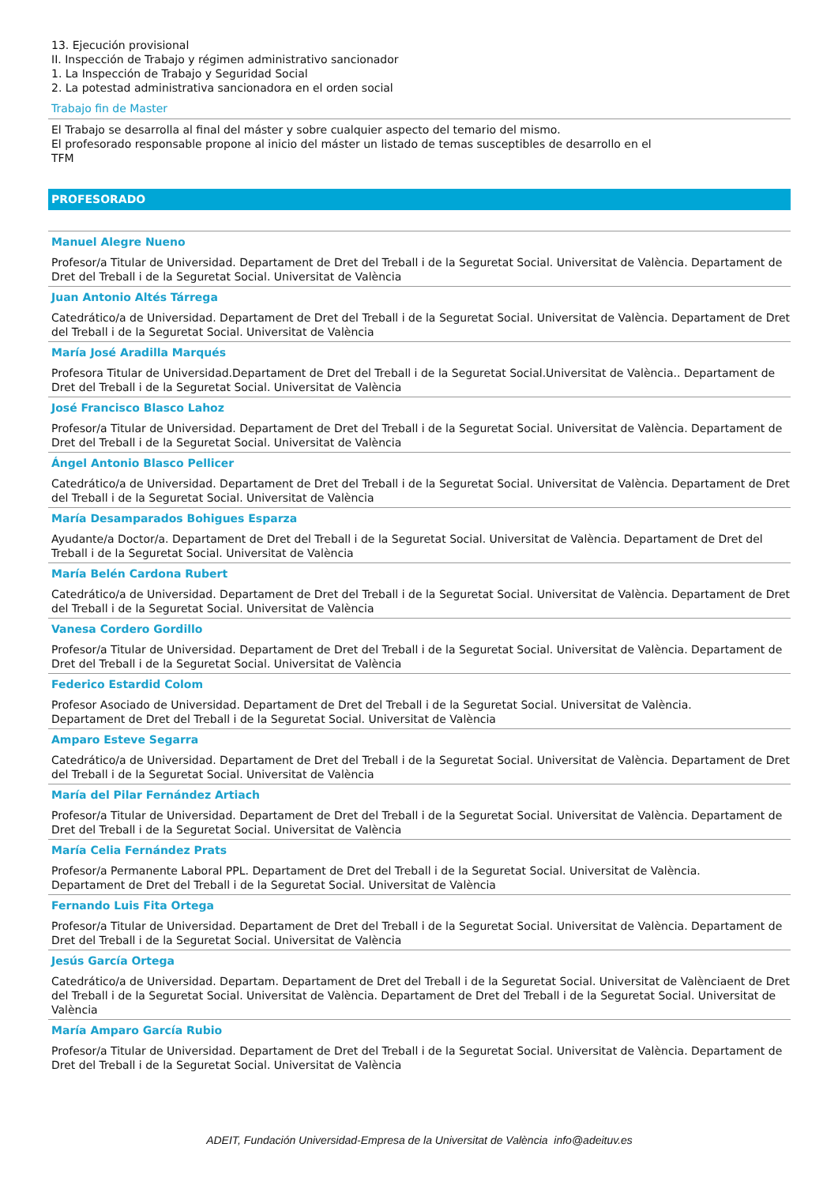13. Ejecución provisional
II. Inspección de Trabajo y régimen administrativo sancionador
1. La Inspección de Trabajo y Seguridad Social
2. La potestad administrativa sancionadora en el orden social
Trabajo fin de Master
El Trabajo se desarrolla al final del máster y sobre cualquier aspecto del temario del mismo.
El profesorado responsable propone al inicio del máster un listado de temas susceptibles de desarrollo en el
TFM
PROFESORADO
Manuel Alegre Nueno
Profesor/a Titular de Universidad. Departament de Dret del Treball i de la Seguretat Social. Universitat de València. Departament de Dret del Treball i de la Seguretat Social. Universitat de València
Juan Antonio Altés Tárrega
Catedrático/a de Universidad. Departament de Dret del Treball i de la Seguretat Social. Universitat de València. Departament de Dret del Treball i de la Seguretat Social. Universitat de València
María José Aradilla Marqués
Profesora Titular de Universidad.Departament de Dret del Treball i de la Seguretat Social.Universitat de València.. Departament de Dret del Treball i de la Seguretat Social. Universitat de València
José Francisco Blasco Lahoz
Profesor/a Titular de Universidad. Departament de Dret del Treball i de la Seguretat Social. Universitat de València. Departament de Dret del Treball i de la Seguretat Social. Universitat de València
Ángel Antonio Blasco Pellicer
Catedrático/a de Universidad. Departament de Dret del Treball i de la Seguretat Social. Universitat de València. Departament de Dret del Treball i de la Seguretat Social. Universitat de València
María Desamparados Bohigues Esparza
Ayudante/a Doctor/a. Departament de Dret del Treball i de la Seguretat Social. Universitat de València. Departament de Dret del Treball i de la Seguretat Social. Universitat de València
María Belén Cardona Rubert
Catedrático/a de Universidad. Departament de Dret del Treball i de la Seguretat Social. Universitat de València. Departament de Dret del Treball i de la Seguretat Social. Universitat de València
Vanesa Cordero Gordillo
Profesor/a Titular de Universidad. Departament de Dret del Treball i de la Seguretat Social. Universitat de València. Departament de Dret del Treball i de la Seguretat Social. Universitat de València
Federico Estardid Colom
Profesor Asociado de Universidad. Departament de Dret del Treball i de la Seguretat Social. Universitat de València.
Departament de Dret del Treball i de la Seguretat Social. Universitat de València
Amparo Esteve Segarra
Catedrático/a de Universidad. Departament de Dret del Treball i de la Seguretat Social. Universitat de València. Departament de Dret del Treball i de la Seguretat Social. Universitat de València
María del Pilar Fernández Artiach
Profesor/a Titular de Universidad. Departament de Dret del Treball i de la Seguretat Social. Universitat de València. Departament de Dret del Treball i de la Seguretat Social. Universitat de València
María Celia Fernández Prats
Profesor/a Permanente Laboral PPL. Departament de Dret del Treball i de la Seguretat Social. Universitat de València.
Departament de Dret del Treball i de la Seguretat Social. Universitat de València
Fernando Luis Fita Ortega
Profesor/a Titular de Universidad. Departament de Dret del Treball i de la Seguretat Social. Universitat de València. Departament de Dret del Treball i de la Seguretat Social. Universitat de València
Jesús García Ortega
Catedrático/a de Universidad. Departam. Departament de Dret del Treball i de la Seguretat Social. Universitat de Valènciaent de Dret del Treball i de la Seguretat Social. Universitat de València. Departament de Dret del Treball i de la Seguretat Social. Universitat de València
María Amparo García Rubio
Profesor/a Titular de Universidad. Departament de Dret del Treball i de la Seguretat Social. Universitat de València. Departament de Dret del Treball i de la Seguretat Social. Universitat de València
ADEIT, Fundación Universidad-Empresa de la Universitat de València info@adeituv.es